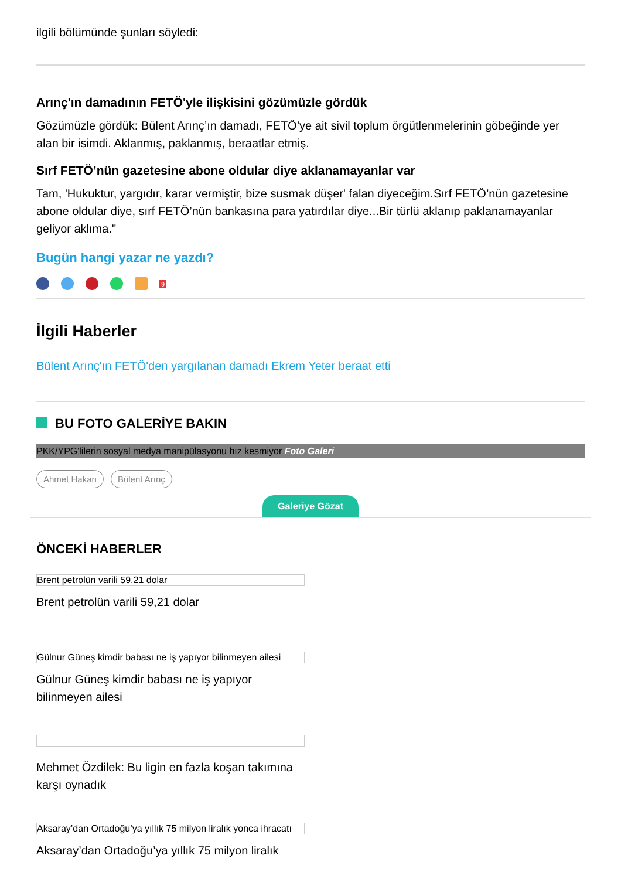ilgili bölümünde şunları söyledi:
Arınç'ın damadının FETÖ'yle ilişkisini gözümüzle gördük
Gözümüzle gördük: Bülent Arınç’ın damadı, FETÖ’ye ait sivil toplum örgütlenmelerinin göbeğinde yer alan bir isimdi. Aklanmış, paklanmış, beraatlar etmiş.
Sırf FETÖ’nün gazetesine abone oldular diye aklanamayanlar var
Tam, 'Hukuktur, yargıdır, karar vermiştir, bize susmak düşer' falan diyeceğim.Sırf FETÖ’nün gazetesine abone oldular diye, sırf FETÖ’nün bankasına para yatırdılar diye...Bir türlü aklanıp paklanamayanlar geliyor aklıma."
Bugün hangi yazar ne yazdı?
<sup>9</sup>
İlgili Haberler
Bülent Arınç'ın FETÖ'den yargılanan damadı Ekrem Yeter beraat etti
BU FOTO GALERİYE BAKIN
PKK/YPG'lilerin sosyal medya manipülasyonu hız kesmiyor Foto Galeri
Ahmet Hakan Bülent Arınç
Galeriye Gözat
ÖNCEKİ HABERLER
Brent petrolün varili 59,21 dolar
Brent petrolün varili 59,21 dolar
Gülnur Güneş kimdir babası ne iş yapıyor bilinmeyen ailesi
Gülnur Güneş kimdir babası ne iş yapıyor bilinmeyen ailesi
Mehmet Özdilek: Bu ligin en fazla koşan takımına karşı oynadık
Aksaray’dan Ortadoğu’ya yıllık 75 milyon liralık yonca ihracatı
Aksaray’dan Ortadoğu’ya yıllık 75 milyon liralık